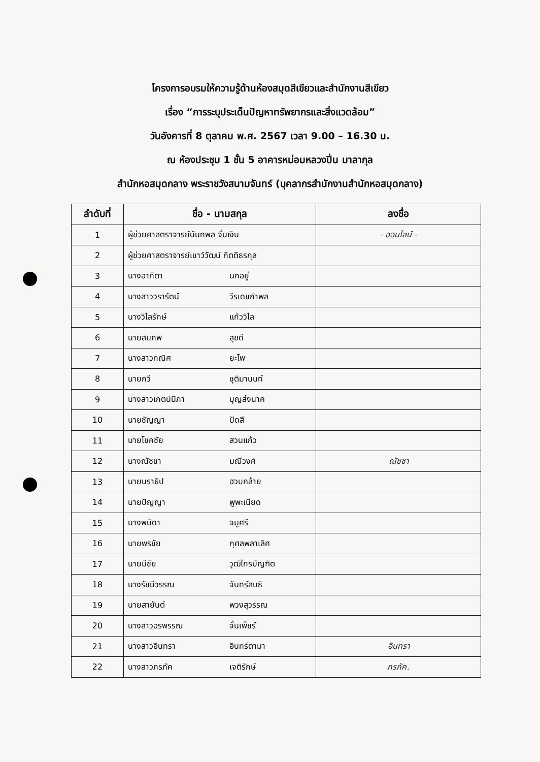โครงการอบรมให้ความรู้ด้านห้องสมุดสีเขียวและสำนักงานสีเขียว
เรื่อง “การระบุประเด็นปัญหาทรัพยากรและสิ่งแวดล้อม”
วันอังคารที่ 8 ตุลาคม พ.ศ. 2567 เวลา 9.00 – 16.30 น.
ณ ห้องประชุม 1 ชั้น 5 อาคารหม่อมหลวงปิ่น มาลากุล
สำนักหอสมุดกลาง พระราชวังสนามจันทร์ (บุคลากรสำนักงานสำนักหอสมุดกลาง)
| ลำดับที่ | ชื่อ - นามสกุล | ลงชื่อ |
| --- | --- | --- |
| 1 | ผู้ช่วยศาสตราจารย์นันทพล จั่นเงิน | - ออนไลน์ - |
| 2 | ผู้ช่วยศาสตราจารย์เชาว์วัฒน์ กิตติธรกุล | |
| 3 | นางอาทิตา นกอยู่ | |
| 4 | นางสาววรารัตน์ วีรเดชกำพล | |
| 5 | นางวิไลรักษ์ แก้ววิไล | |
| 6 | นายสมภพ สุขดี | |
| 7 | นางสาวกณิศ ยะโพ | |
| 8 | นายกวี ชุติมานนท์ | |
| 9 | นางสาวเกตน์นิภา บุญส่งนาค | |
| 10 | นายชัญญา ปัดสี | |
| 11 | นายโชคชัย สวนแก้ว | |
| 12 | นางณัชชา มณีวงศ์ | ณัชชา |
| 13 | นายนราธิป ฮวบคล้าย | |
| 14 | นายปัญญา พูพะเนียด | |
| 15 | นางพนิดา จมูศรี | |
| 16 | นายพรชัย กุศลพลาเลิศ | |
| 17 | นายมีชัย วุฒิไกรบัญฑิต | |
| 18 | นางรัชนีวรรณ จันทร์สนธิ | |
| 19 | นายสายันต์ พวงสุวรรณ | |
| 20 | นางสาวอรพรรณ จั่นเพ็ชร์ | |
| 21 | นางสาวอินทรา อินทร์ตามา | อินทรา |
| 22 | นางสาวภรภัค เจติรักษ์ | ภรภัค. |